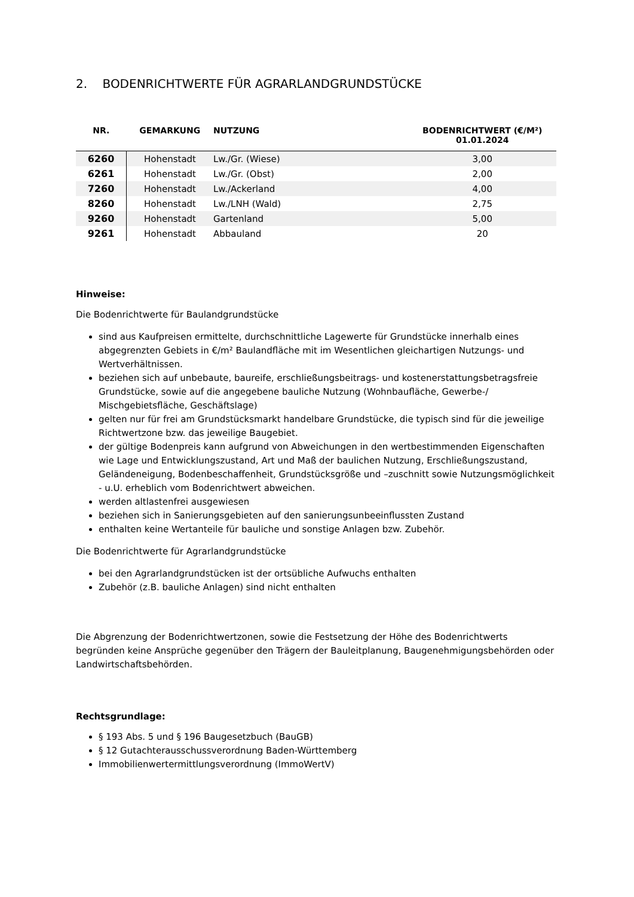2. BODENRICHTWERTE FÜR AGRARLANDGRUNDSTÜCKE
| NR. | GEMARKUNG | NUTZUNG | BODENRICHTWERT (€/M²) 01.01.2024 |
| --- | --- | --- | --- |
| 6260 | Hohenstadt | Lw./Gr. (Wiese) | 3,00 |
| 6261 | Hohenstadt | Lw./Gr. (Obst) | 2,00 |
| 7260 | Hohenstadt | Lw./Ackerland | 4,00 |
| 8260 | Hohenstadt | Lw./LNH (Wald) | 2,75 |
| 9260 | Hohenstadt | Gartenland | 5,00 |
| 9261 | Hohenstadt | Abbauland | 20 |
Hinweise:
Die Bodenrichtwerte für Baulandgrundstücke
sind aus Kaufpreisen ermittelte, durchschnittliche Lagewerte für Grundstücke innerhalb eines abgegrenzten Gebiets in €/m² Baulandfläche mit im Wesentlichen gleichartigen Nutzungs- und Wertverhältnissen.
beziehen sich auf unbebaute, baureife, erschließungsbeitrags- und kostenerstattungsbetragsfreie Grundstücke, sowie auf die angegebene bauliche Nutzung (Wohnbaufläche, Gewerbe-/ Mischgebietsfläche, Geschäftslage)
gelten nur für frei am Grundstücksmarkt handelbare Grundstücke, die typisch sind für die jeweilige Richtwertzone bzw. das jeweilige Baugebiet.
der gültige Bodenpreis kann aufgrund von Abweichungen in den wertbestimmenden Eigenschaften wie Lage und Entwicklungszustand, Art und Maß der baulichen Nutzung, Erschließungszustand, Geländeneigung, Bodenbeschaffenheit, Grundstücksgröße und –zuschnitt sowie Nutzungsmöglichkeit - u.U. erheblich vom Bodenrichtwert abweichen.
werden altlastenfrei ausgewiesen
beziehen sich in Sanierungsgebieten auf den sanierungsunbeeinflussten Zustand
enthalten keine Wertanteile für bauliche und sonstige Anlagen bzw. Zubehör.
Die Bodenrichtwerte für Agrarlandgrundstücke
bei den Agrarlandgrundstücken ist der ortsübliche Aufwuchs enthalten
Zubehör (z.B. bauliche Anlagen) sind nicht enthalten
Die Abgrenzung der Bodenrichtwertzonen, sowie die Festsetzung der Höhe des Bodenrichtwerts begründen keine Ansprüche gegenüber den Trägern der Bauleitplanung, Baugenehmigungsbehörden oder Landwirtschaftsbehörden.
Rechtsgrundlage:
§ 193 Abs. 5 und § 196 Baugesetzbuch (BauGB)
§ 12 Gutachterausschussverordnung Baden-Württemberg
Immobilienwertermittlungsverordnung (ImmoWertV)